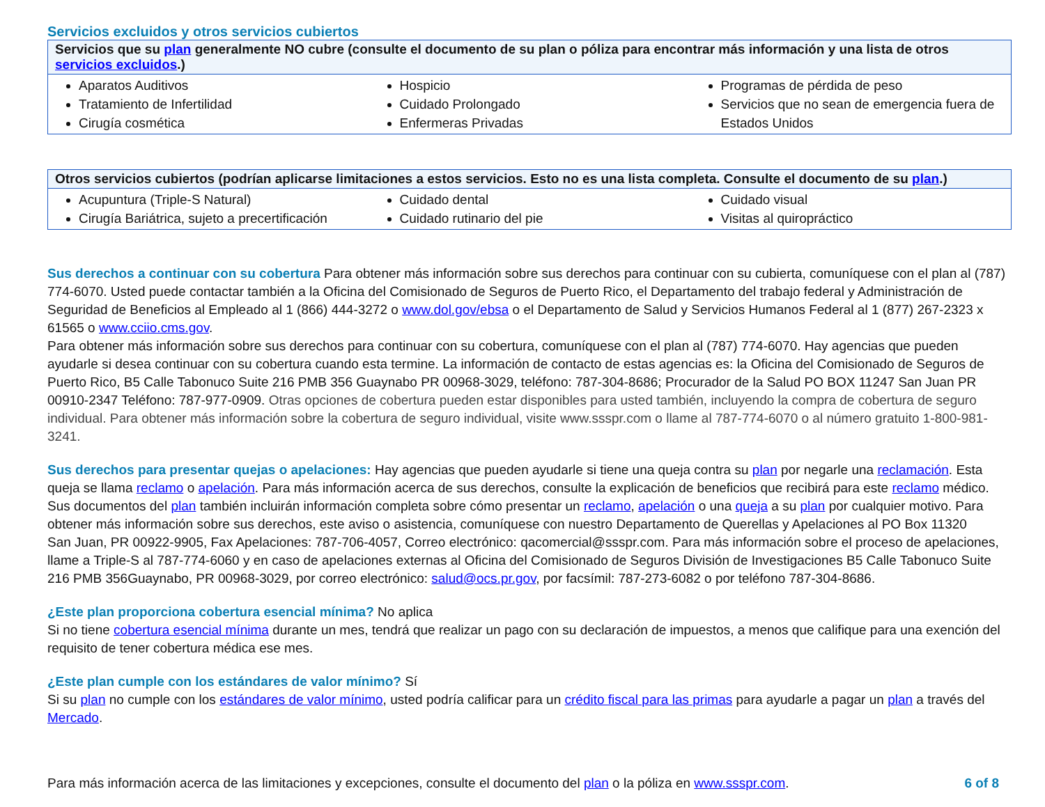Servicios excluidos y otros servicios cubiertos
| Servicios que su plan generalmente NO cubre (consulte el documento de su plan o póliza para encontrar más información y una lista de otros servicios excluidos .) | | |
| --- | --- | --- |
| Aparatos Auditivos Tratamiento de Infertilidad Cirugía cosmética | Hospicio Cuidado Prolongado Enfermeras Privadas | Programas de pérdida de peso Servicios que no sean de emergencia fuera de Estados Unidos |
| Otros servicios cubiertos (podrían aplicarse limitaciones a estos servicios. Esto no es una lista completa. Consulte el documento de su plan .) | | |
| --- | --- | --- |
| Acupuntura (Triple-S Natural) Cirugía Bariátrica, sujeto a precertificación | Cuidado dental Cuidado rutinario del pie | Cuidado visual Visitas al quiropráctico |
Sus derechos a continuar con su cobertura Para obtener más información sobre sus derechos para continuar con su cubierta, comuníquese con el plan al (787) 774-6070. Usted puede contactar también a la Oficina del Comisionado de Seguros de Puerto Rico, el Departamento del trabajo federal y Administración de Seguridad de Beneficios al Empleado al 1 (866) 444-3272 o www.dol.gov/ebsa o el Departamento de Salud y Servicios Humanos Federal al 1 (877) 267-2323 x 61565 o www.cciio.cms.gov.
Para obtener más información sobre sus derechos para continuar con su cobertura, comuníquese con el plan al (787) 774-6070. Hay agencias que pueden ayudarle si desea continuar con su cobertura cuando esta termine. La información de contacto de estas agencias es: la Oficina del Comisionado de Seguros de Puerto Rico, B5 Calle Tabonuco Suite 216 PMB 356 Guaynabo PR 00968-3029, teléfono: 787-304-8686; Procurador de la Salud PO BOX 11247 San Juan PR 00910-2347 Teléfono: 787-977-0909. Otras opciones de cobertura pueden estar disponibles para usted también, incluyendo la compra de cobertura de seguro individual. Para obtener más información sobre la cobertura de seguro individual, visite www.ssspr.com o llame al 787-774-6070 o al número gratuito 1-800-981-3241.
Sus derechos para presentar quejas o apelaciones: Hay agencias que pueden ayudarle si tiene una queja contra su plan por negarle una reclamación. Esta queja se llama reclamo o apelación. Para más información acerca de sus derechos, consulte la explicación de beneficios que recibirá para este reclamo médico. Sus documentos del plan también incluirán información completa sobre cómo presentar un reclamo, apelación o una queja a su plan por cualquier motivo. Para obtener más información sobre sus derechos, este aviso o asistencia, comuníquese con nuestro Departamento de Querellas y Apelaciones al PO Box 11320
San Juan, PR 00922-9905, Fax Apelaciones: 787-706-4057, Correo electrónico: qacomercial@ssspr.com. Para más información sobre el proceso de apelaciones, llame a Triple-S al 787-774-6060 y en caso de apelaciones externas al Oficina del Comisionado de Seguros División de Investigaciones B5 Calle Tabonuco Suite 216 PMB 356Guaynabo, PR 00968-3029, por correo electrónico: salud@ocs.pr.gov, por facsímil: 787-273-6082 o por teléfono 787-304-8686.
¿Este plan proporciona cobertura esencial mínima? No aplica
Si no tiene cobertura esencial mínima durante un mes, tendrá que realizar un pago con su declaración de impuestos, a menos que califique para una exención del requisito de tener cobertura médica ese mes.
¿Este plan cumple con los estándares de valor mínimo? Sí
Si su plan no cumple con los estándares de valor mínimo, usted podría calificar para un crédito fiscal para las primas para ayudarle a pagar un plan a través del Mercado.
Para más información acerca de las limitaciones y excepciones, consulte el documento del plan o la póliza en www.ssspr.com. 6 of 8